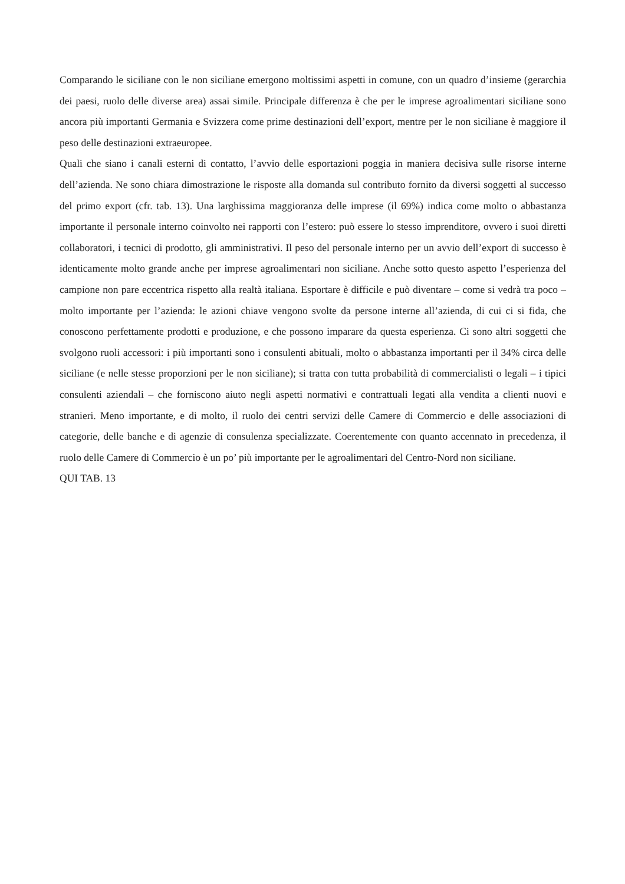Comparando le siciliane con le non siciliane emergono moltissimi aspetti in comune, con un quadro d’insieme (gerarchia dei paesi, ruolo delle diverse area) assai simile. Principale differenza è che per le imprese agroalimentari siciliane sono ancora più importanti Germania e Svizzera come prime destinazioni dell’export, mentre per le non siciliane è maggiore il peso delle destinazioni extraeuropee.
Quali che siano i canali esterni di contatto, l’avvio delle esportazioni poggia in maniera decisiva sulle risorse interne dell’azienda. Ne sono chiara dimostrazione le risposte alla domanda sul contributo fornito da diversi soggetti al successo del primo export (cfr. tab. 13). Una larghissima maggioranza delle imprese (il 69%) indica come molto o abbastanza importante il personale interno coinvolto nei rapporti con l’estero: può essere lo stesso imprenditore, ovvero i suoi diretti collaboratori, i tecnici di prodotto, gli amministrativi. Il peso del personale interno per un avvio dell’export di successo è identicamente molto grande anche per imprese agroalimentari non siciliane. Anche sotto questo aspetto l’esperienza del campione non pare eccentrica rispetto alla realtà italiana. Esportare è difficile e può diventare – come si vedrà tra poco – molto importante per l’azienda: le azioni chiave vengono svolte da persone interne all’azienda, di cui ci si fida, che conoscono perfettamente prodotti e produzione, e che possono imparare da questa esperienza. Ci sono altri soggetti che svolgono ruoli accessori: i più importanti sono i consulenti abituali, molto o abbastanza importanti per il 34% circa delle siciliane (e nelle stesse proporzioni per le non siciliane); si tratta con tutta probabilità di commercialisti o legali – i tipici consulenti aziendali – che forniscono aiuto negli aspetti normativi e contrattuali legati alla vendita a clienti nuovi e stranieri. Meno importante, e di molto, il ruolo dei centri servizi delle Camere di Commercio e delle associazioni di categorie, delle banche e di agenzie di consulenza specializzate. Coerentemente con quanto accennato in precedenza, il ruolo delle Camere di Commercio è un po’ più importante per le agroalimentari del Centro-Nord non siciliane.
QUI TAB. 13